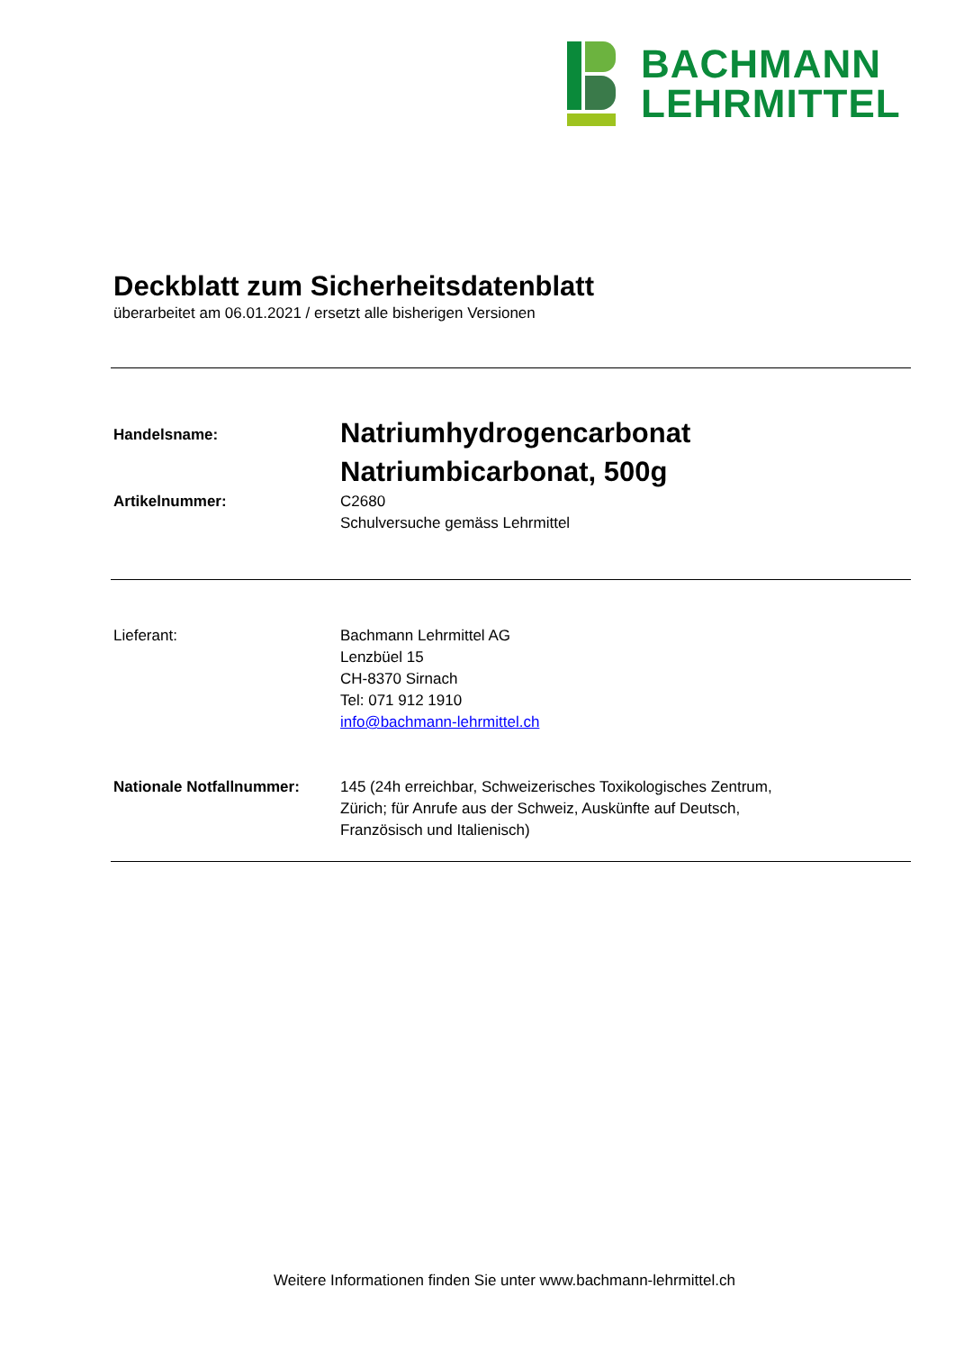BACHMANN
LEHRMITTEL
Deckblatt zum Sicherheitsdatenblatt
überarbeitet am 06.01.2021 / ersetzt alle bisherigen Versionen
Handelsname:
Natriumhydrogencarbonat
Natriumbicarbonat, 500g
Artikelnummer: C2680
Schulversuche gemäss Lehrmittel
Lieferant: Bachmann Lehrmittel AG
Lenzbüel 15
CH-8370 Sirnach
Tel: 071 912 1910
info@bachmann-lehrmittel.ch
Nationale Notfallnummer: 145 (24h erreichbar, Schweizerisches Toxikologisches Zentrum,
Zürich; für Anrufe aus der Schweiz, Auskünfte auf Deutsch,
Französisch und Italienisch)
Weitere Informationen finden Sie unter www.bachmann-lehrmittel.ch